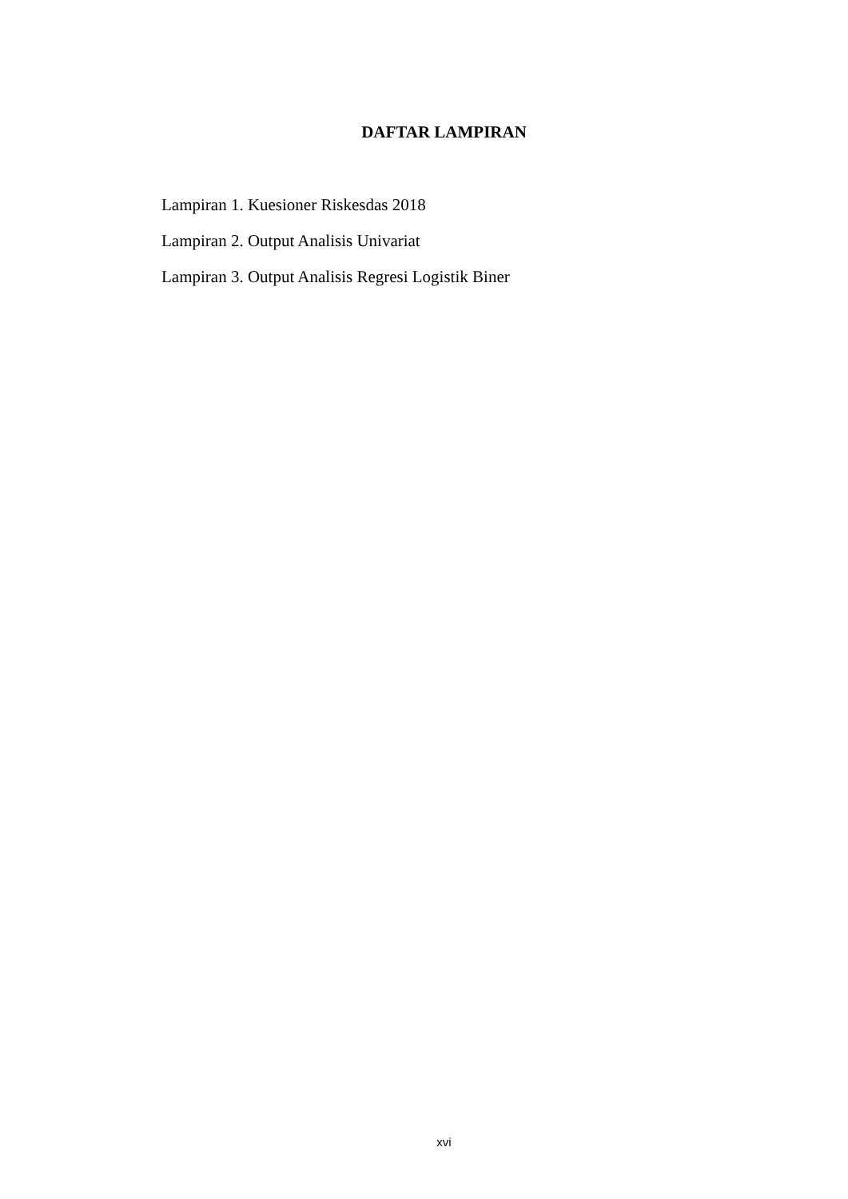DAFTAR LAMPIRAN
Lampiran 1. Kuesioner Riskesdas 2018
Lampiran 2. Output Analisis Univariat
Lampiran 3. Output Analisis Regresi Logistik Biner
xvi